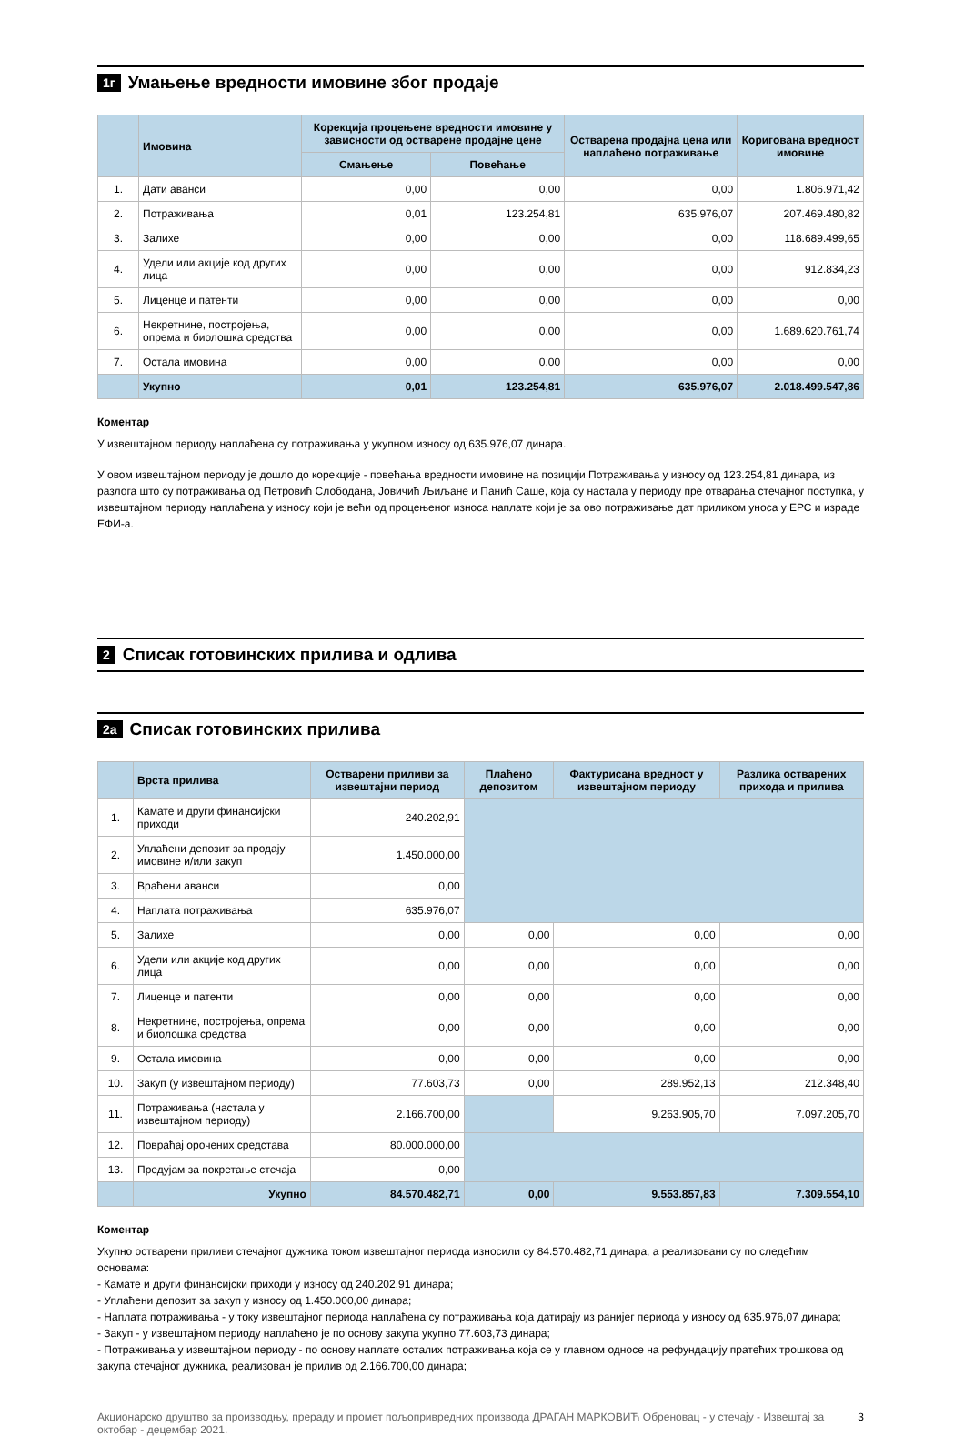1г Умањење вредности имовине због продаје
| | Имовина | Корекција процењене вредности имовине у зависности од остварене продајне цене | | Остварена продајна цена или наплаћено потраживање | Коригована вредност имовине |
| --- | --- | --- | --- | --- | --- |
| | | Смањење | Повећање | | |
| 1. | Дати аванси | 0,00 | 0,00 | 0,00 | 1.806.971,42 |
| 2. | Потраживања | 0,01 | 123.254,81 | 635.976,07 | 207.469.480,82 |
| 3. | Залихе | 0,00 | 0,00 | 0,00 | 118.689.499,65 |
| 4. | Удели или акције код других лица | 0,00 | 0,00 | 0,00 | 912.834,23 |
| 5. | Лиценце и патенти | 0,00 | 0,00 | 0,00 | 0,00 |
| 6. | Некретнине, постројења, опрема и биолошка средства | 0,00 | 0,00 | 0,00 | 1.689.620.761,74 |
| 7. | Остала имовина | 0,00 | 0,00 | 0,00 | 0,00 |
| | Укупно | 0,01 | 123.254,81 | 635.976,07 | 2.018.499.547,86 |
Коментар
У извештајном периоду наплаћена су потраживања у укупном износу од 635.976,07 динара.
У овом извештајном периоду је дошло до корекције - повећања вредности имовине на позицији Потраживања у износу од 123.254,81 динара, из разлога што су потраживања од Петровић Слободана, Јовичић Љиљане и Панић Саше, која су настала у периоду пре отварања стечајног поступка, у извештајном периоду наплаћена у износу који је већи од процењеног износа наплате који је за ово потраживање дат приликом уноса у ЕРС и израде ЕФИ-а.
2 Списак готовинских прилива и одлива
2а Списак готовинских прилива
| | Врста прилива | Остварени приливи за извештајни период | Плаћено депозитом | Фактурисана вредност у извештајном периоду | Разлика остварених прихода и прилива |
| --- | --- | --- | --- | --- | --- |
| 1. | Камате и други финансијски приходи | 240.202,91 | | | |
| 2. | Уплаћени депозит за продају имовине и/или закуп | 1.450.000,00 | | | |
| 3. | Враћени аванси | 0,00 | | | |
| 4. | Наплата потраживања | 635.976,07 | | | |
| 5. | Залихе | 0,00 | 0,00 | 0,00 | 0,00 |
| 6. | Удели или акције код других лица | 0,00 | 0,00 | 0,00 | 0,00 |
| 7. | Лиценце и патенти | 0,00 | 0,00 | 0,00 | 0,00 |
| 8. | Некретнине, постројења, опрема и биолошка средства | 0,00 | 0,00 | 0,00 | 0,00 |
| 9. | Остала имовина | 0,00 | 0,00 | 0,00 | 0,00 |
| 10. | Закуп (у извештајном периоду) | 77.603,73 | 0,00 | 289.952,13 | 212.348,40 |
| 11. | Потраживања (настала у извештајном периоду) | 2.166.700,00 | | 9.263.905,70 | 7.097.205,70 |
| 12. | Повраћај орочених средстава | 80.000.000,00 | | | |
| 13. | Предујам за покретање стечаја | 0,00 | | | |
| | Укупно | 84.570.482,71 | 0,00 | 9.553.857,83 | 7.309.554,10 |
Коментар
Укупно остварени приливи стечајног дужника током извештајног периода износили су 84.570.482,71 динара, а реализовани су по следећим основама:
- Камате и други финансијски приходи у износу од 240.202,91 динара;
- Уплаћени депозит за закуп у износу од 1.450.000,00 динара;
- Наплата потраживања - у току извештајног периода наплаћена су потраживања која датирају из ранијег периода у износу од 635.976,07 динара;
- Закуп - у извештајном периоду наплаћено је по основу закупа укупно 77.603,73 динара;
- Потраживања у извештајном периоду - по основу наплате осталих потраживања која се у главном односе на рефундацију пратећих трошкова од закупа стечајног дужника, реализован је прилив од 2.166.700,00 динара;
Акционарско друштво за производњу, прераду и промет пољопривредних производа ДРАГАН МАРКОВИЋ Обреновац - у стечају - Извештај за октобар - децембар 2021. 3